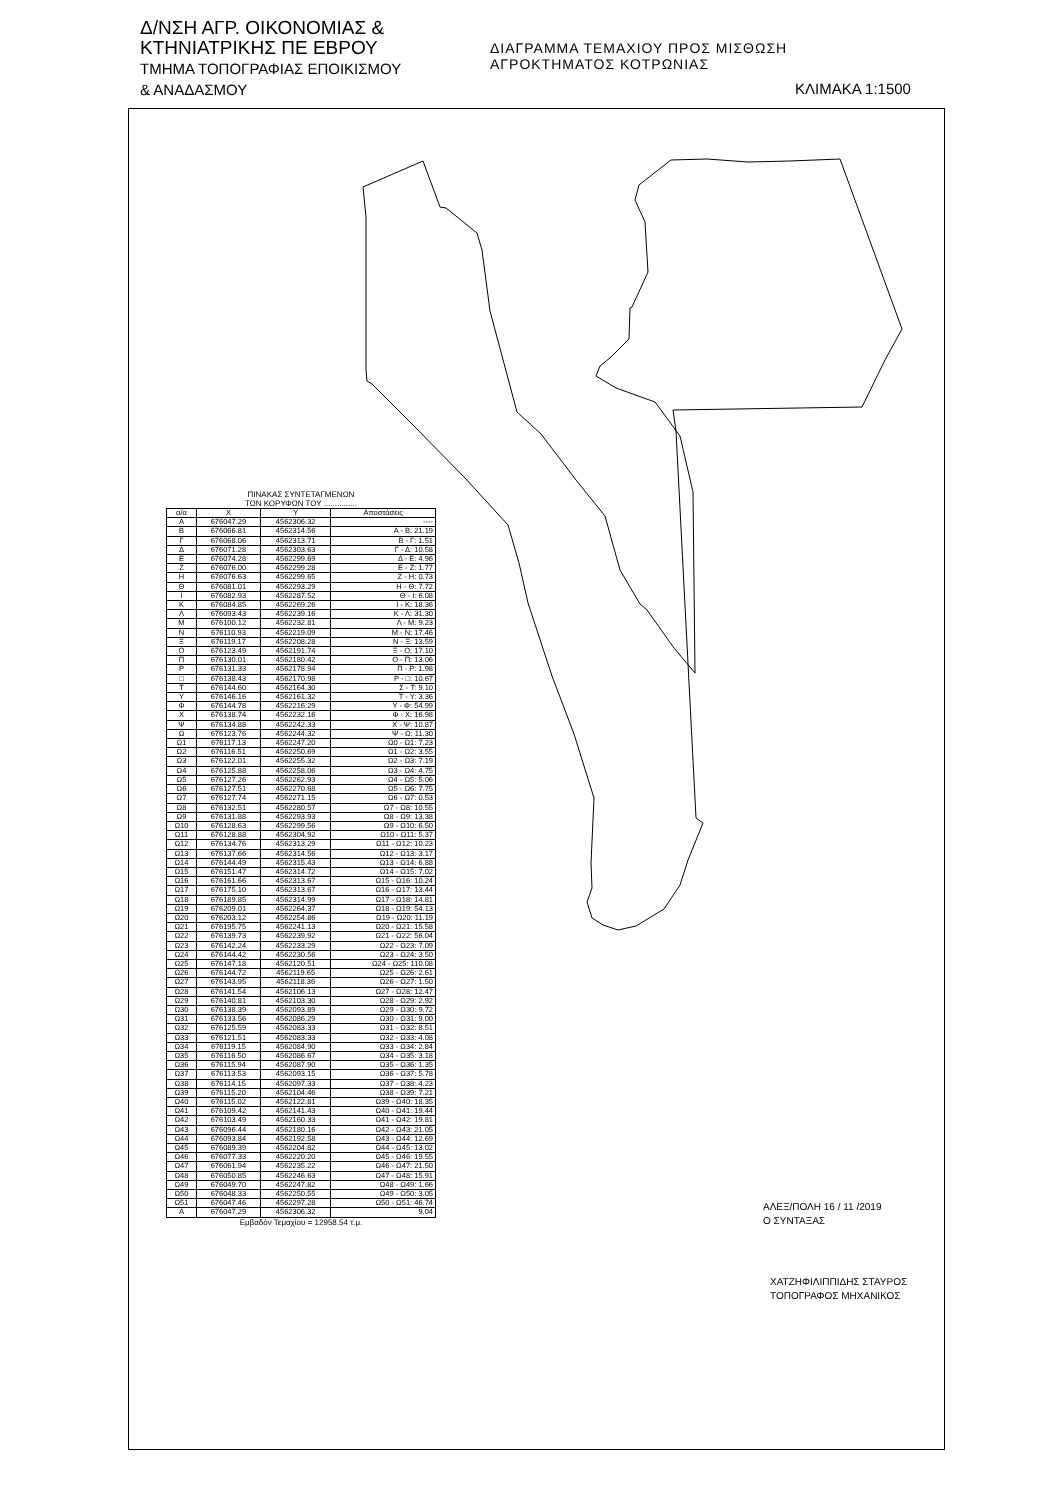Δ/ΝΣΗ ΑΓΡ. ΟΙΚΟΝΟΜΙΑΣ &
ΚΤΗΝΙΑΤΡΙΚΗΣ ΠΕ ΕΒΡΟΥ
ΤΜΗΜΑ ΤΟΠΟΓΡΑΦΙΑΣ ΕΠΟΙΚΙΣΜΟΥ
& ΑΝΑΔΑΣΜΟΥ
ΔΙΑΓΡΑΜΜΑ ΤΕΜΑΧΙΟΥ ΠΡΟΣ ΜΙΣΘΩΣΗ
ΑΓΡΟΚΤΗΜΑΤΟΣ ΚΟΤΡΩΝΙΑΣ
ΚΛΙΜΑΚΑ 1:1500
ΠΙΝΑΚΑΣ ΣΥΝΤΕΤΑΓΜΕΝΩΝ
ΤΩΝ ΚΟΡΥΦΩΝ ΤΟΥ ...............
| α/α | X | Y | Αποστάσεις |
| --- | --- | --- | --- |
| Α | 676047.29 | 4562306.32 | ---- |
| Β | 676066.81 | 4562314.56 | Α - Β: 21.19 |
| Γ | 676068.06 | 4562313.71 | Β - Γ: 1.51 |
| Δ | 676071.28 | 4562303.63 | Γ - Δ: 10.58 |
| Ε | 676074.28 | 4562299.69 | Δ - Ε: 4.96 |
| Ζ | 676076.00 | 4562299.28 | Ε - Ζ: 1.77 |
| Η | 676076.63 | 4562299.65 | Ζ - Η: 0.73 |
| Θ | 676081.01 | 4562293.29 | Η - Θ: 7.72 |
| Ι | 676082.93 | 4562287.52 | Θ - Ι: 6.08 |
| Κ | 676084.85 | 4562269.26 | Ι - Κ: 18.36 |
| Λ | 676093.43 | 4562239.16 | Κ - Λ: 31.30 |
| Μ | 676100.12 | 4562232.81 | Λ - Μ: 9.23 |
| Ν | 676110.93 | 4562219.09 | Μ - Ν: 17.46 |
| Ξ | 676119.17 | 4562208.28 | Ν - Ξ: 13.59 |
| Ο | 676123.49 | 4562191.74 | Ξ - Ο: 17.10 |
| Π | 676130.01 | 4562180.42 | Ο - Π: 13.06 |
| Ρ | 676131.33 | 4562178.94 | Π - Ρ: 1.98 |
| □ | 676138.43 | 4562170.98 | Ρ - □: 10.67 |
| Τ | 676144.60 | 4562164.30 | Σ - Τ: 9.10 |
| Υ | 676146.16 | 4562161.32 | Τ - Υ: 3.36 |
| Φ | 676144.78 | 4562216.29 | Υ - Φ: 54.99 |
| Χ | 676138.74 | 4562232.16 | Φ - Χ: 16.98 |
| Ψ | 676134.88 | 4562242.33 | Χ - Ψ: 10.87 |
| Ω | 676123.76 | 4562244.32 | Ψ - Ω: 11.30 |
| Ω1 | 676117.13 | 4562247.20 | Ω0 - Ω1: 7.23 |
| Ω2 | 676116.51 | 4562250.69 | Ω1 - Ω2: 3.55 |
| Ω3 | 676122.01 | 4562255.32 | Ω2 - Ω3: 7.19 |
| Ω4 | 676125.88 | 4562258.06 | Ω3 - Ω4: 4.75 |
| Ω5 | 676127.26 | 4562262.93 | Ω4 - Ω5: 5.06 |
| Ω6 | 676127.51 | 4562270.68 | Ω5 - Ω6: 7.75 |
| Ω7 | 676127.74 | 4562271.15 | Ω6 - Ω7: 0.53 |
| Ω8 | 676132.51 | 4562280.57 | Ω7 - Ω8: 10.55 |
| Ω9 | 676131.88 | 4562293.93 | Ω8 - Ω9: 13.38 |
| Ω10 | 676128.63 | 4562299.56 | Ω9 - Ω10: 6.50 |
| Ω11 | 676128.88 | 4562304.92 | Ω10 - Ω11: 5.37 |
| Ω12 | 676134.76 | 4562313.29 | Ω11 - Ω12: 10.23 |
| Ω13 | 676137.66 | 4562314.56 | Ω12 - Ω13: 3.17 |
| Ω14 | 676144.49 | 4562315.43 | Ω13 - Ω14: 6.88 |
| Ω15 | 676151.47 | 4562314.72 | Ω14 - Ω15: 7.02 |
| Ω16 | 676161.66 | 4562313.67 | Ω15 - Ω16: 10.24 |
| Ω17 | 676175.10 | 4562313.67 | Ω16 - Ω17: 13.44 |
| Ω18 | 676189.85 | 4562314.99 | Ω17 - Ω18: 14.81 |
| Ω19 | 676209.01 | 4562264.37 | Ω18 - Ω19: 54.13 |
| Ω20 | 676203.12 | 4562254.86 | Ω19 - Ω20: 11.19 |
| Ω21 | 676195.75 | 4562241.13 | Ω20 - Ω21: 15.58 |
| Ω22 | 676139.73 | 4562239.92 | Ω21 - Ω22: 56.04 |
| Ω23 | 676142.24 | 4562233.29 | Ω22 - Ω23: 7.09 |
| Ω24 | 676144.42 | 4562230.56 | Ω23 - Ω24: 3.50 |
| Ω25 | 676147.18 | 4562120.51 | Ω24 - Ω25: 110.08 |
| Ω26 | 676144.72 | 4562119.65 | Ω25 - Ω26: 2.61 |
| Ω27 | 676143.95 | 4562118.36 | Ω26 - Ω27: 1.50 |
| Ω28 | 676141.54 | 4562106.13 | Ω27 - Ω28: 12.47 |
| Ω29 | 676140.81 | 4562103.30 | Ω28 - Ω29: 2.92 |
| Ω30 | 676138.39 | 4562093.89 | Ω29 - Ω30: 9.72 |
| Ω31 | 676133.56 | 4562086.29 | Ω30 - Ω31: 9.00 |
| Ω32 | 676125.59 | 4562083.33 | Ω31 - Ω32: 8.51 |
| Ω33 | 676121.51 | 4562083.33 | Ω32 - Ω33: 4.08 |
| Ω34 | 676119.15 | 4562084.90 | Ω33 - Ω34: 2.84 |
| Ω35 | 676116.50 | 4562086.67 | Ω34 - Ω35: 3.18 |
| Ω36 | 676115.94 | 4562087.90 | Ω35 - Ω36: 1.35 |
| Ω37 | 676113.53 | 4562093.15 | Ω36 - Ω37: 5.78 |
| Ω38 | 676114.15 | 4562097.33 | Ω37 - Ω38: 4.23 |
| Ω39 | 676115.20 | 4562104.46 | Ω38 - Ω39: 7.21 |
| Ω40 | 676115.02 | 4562122.81 | Ω39 - Ω40: 18.35 |
| Ω41 | 676109.42 | 4562141.43 | Ω40 - Ω41: 19.44 |
| Ω42 | 676103.49 | 4562160.33 | Ω41 - Ω42: 19.81 |
| Ω43 | 676096.44 | 4562180.16 | Ω42 - Ω43: 21.05 |
| Ω44 | 676093.84 | 4562192.58 | Ω43 - Ω44: 12.69 |
| Ω45 | 676089.39 | 4562204.82 | Ω44 - Ω45: 13.02 |
| Ω46 | 676077.33 | 4562220.20 | Ω45 - Ω46: 19.55 |
| Ω47 | 676061.94 | 4562235.22 | Ω46 - Ω47: 21.50 |
| Ω48 | 676050.85 | 4562246.63 | Ω47 - Ω48: 15.91 |
| Ω49 | 676049.70 | 4562247.82 | Ω48 - Ω49: 1.66 |
| Ω50 | 676048.33 | 4562250.55 | Ω49 - Ω50: 3.05 |
| Ω51 | 676047.46 | 4562297.28 | Ω50 - Ω51: 46.74 |
| Α | 676047.29 | 4562306.32 | 9.04 |
Εμβαδόν Τεμαχίου = 12958.54 τ.μ.
ΑΛΕΞ/ΠΟΛΗ 16 / 11 /2019
Ο ΣΥΝΤΑΞΑΣ
ΧΑΤΖΗΦΙΛΙΠΠΙΔΗΣ ΣΤΑΥΡΟΣ
ΤΟΠΟΓΡΑΦΟΣ ΜΗΧΑΝΙΚΟΣ